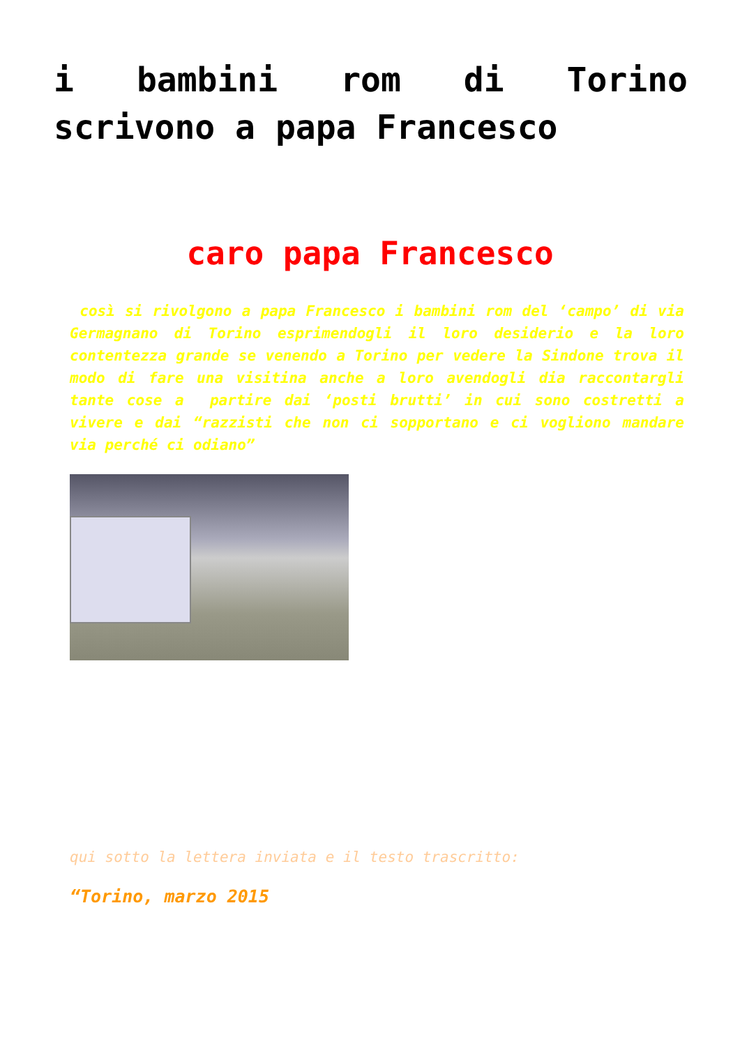i bambini rom di Torino scrivono a papa Francesco
caro papa Francesco
così si rivolgono a papa Francesco i bambini rom del ‘campo’ di via Germagnano di Torino esprimendogli il loro desiderio e la loro contentezza grande se venendo a Torino per vedere la Sindone trova il modo di fare una visitina anche a loro avendogli dia raccontargli tante cose a partire dai ‘posti brutti’ in cui sono costretti a vivere e dai “razzisti che non ci sopportano e ci vogliono mandare via perché ci odiano”
qui sotto la lettera inviata e il testo trascritto:
“Torino, marzo 2015